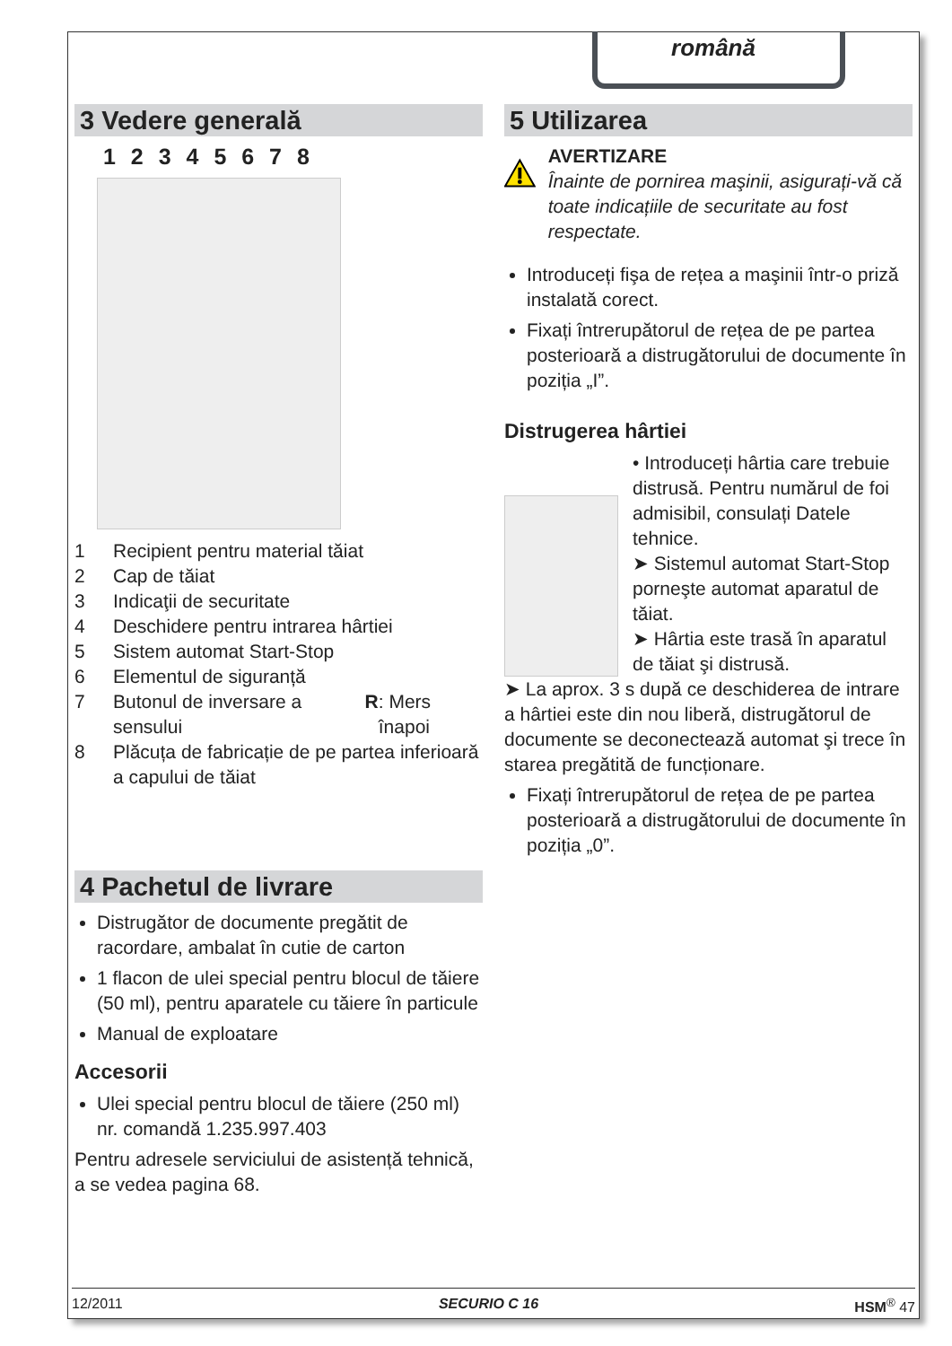română
3 Vedere generală
1 2 3 4 5 6 7 8
1 Recipient pentru material tăiat
2 Cap de tăiat
3 Indicaţii de securitate
4 Deschidere pentru intrarea hârtiei
5 Sistem automat Start-Stop
6 Elementul de siguranță
7 Butonul de inversare a sensului R: Mers înapoi
8 Plăcuța de fabricație de pe partea inferioară a capului de tăiat
4 Pachetul de livrare
Distrugător de documente pregătit de racordare, ambalat în cutie de carton
1 flacon de ulei special pentru blocul de tăiere (50 ml), pentru aparatele cu tăiere în particule
Manual de exploatare
Accesorii
Ulei special pentru blocul de tăiere (250 ml) nr. comandă 1.235.997.403
Pentru adresele serviciului de asistență tehnică, a se vedea pagina 68.
5 Utilizarea
AVERTIZARE
Înainte de pornirea maşinii, asigurați-vă că toate indicațiile de securitate au fost respectate.
Introduceți fişa de rețea a maşinii într-o priză instalată corect.
Fixați întrerupătorul de rețea de pe partea posterioară a distrugătorului de documente în poziția „I”.
Distrugerea hârtiei
• Introduceți hârtia care trebuie distrusă. Pentru numărul de foi admisibil, consulați Datele tehnice.
➤ Sistemul automat Start-Stop porneşte automat aparatul de tăiat.
➤ Hârtia este trasă în aparatul de tăiat şi distrusă.
➤ La aprox. 3 s după ce deschiderea de intrare a hârtiei este din nou liberă, distrugătorul de documente se deconectează automat şi trece în starea pregătită de funcționare.
Fixați întrerupătorul de rețea de pe partea posterioară a distrugătorului de documente în poziția „0”.
12/2011 SECURIO C 16 HSM<sup>®</sup> 47